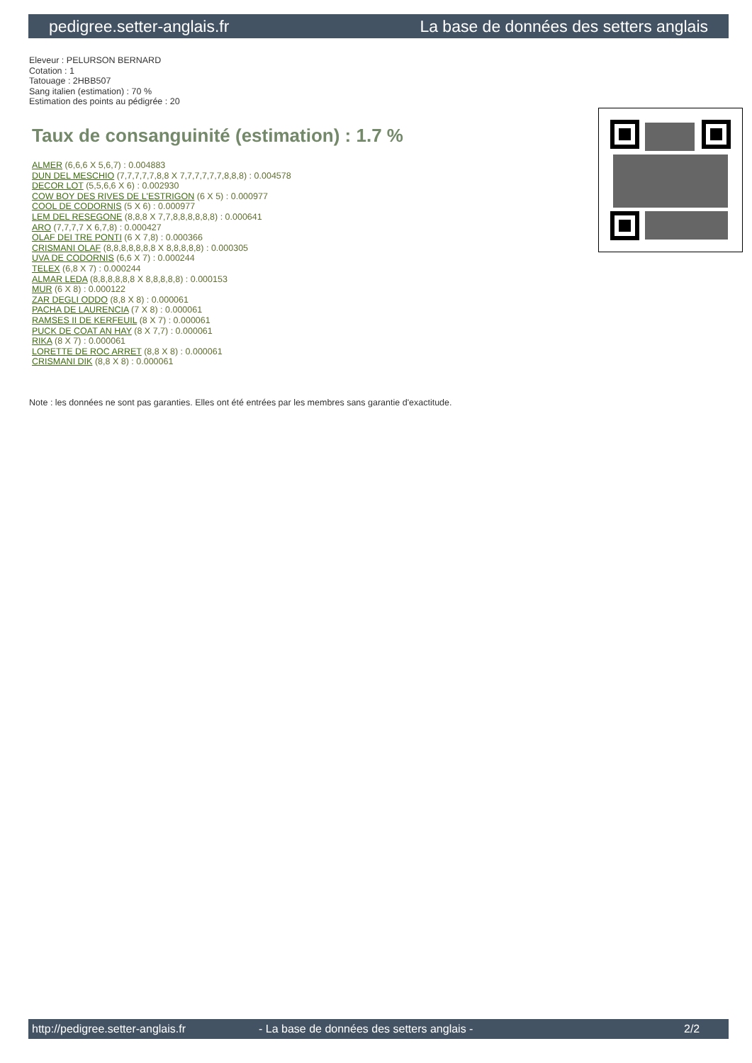pedigree.setter-anglais.fr La base de données des setters anglais
Eleveur : PELURSON BERNARD
Cotation : 1
Tatouage : 2HBB507
Sang italien (estimation) : 70 %
Estimation des points au pédigrée : 20
Taux de consanguinité (estimation) : 1.7 %
ALMER (6,6,6 X 5,6,7) : 0.004883
DUN DEL MESCHIO (7,7,7,7,7,8,8 X 7,7,7,7,7,7,8,8,8) : 0.004578
DECOR LOT (5,5,6,6 X 6) : 0.002930
COW BOY DES RIVES DE L'ESTRIGON (6 X 5) : 0.000977
COOL DE CODORNIS (5 X 6) : 0.000977
LEM DEL RESEGONE (8,8,8 X 7,7,8,8,8,8,8,8) : 0.000641
ARO (7,7,7,7 X 6,7,8) : 0.000427
OLAF DEI TRE PONTI (6 X 7,8) : 0.000366
CRISMANI OLAF (8,8,8,8,8,8,8 X 8,8,8,8,8) : 0.000305
UVA DE CODORNIS (6,6 X 7) : 0.000244
TELEX (6,8 X 7) : 0.000244
ALMAR LEDA (8,8,8,8,8,8 X 8,8,8,8,8) : 0.000153
MUR (6 X 8) : 0.000122
ZAR DEGLI ODDO (8,8 X 8) : 0.000061
PACHA DE LAURENCIA (7 X 8) : 0.000061
RAMSES II DE KERFEUIL (8 X 7) : 0.000061
PUCK DE COAT AN HAY (8 X 7,7) : 0.000061
RIKA (8 X 7) : 0.000061
LORETTE DE ROC ARRET (8,8 X 8) : 0.000061
CRISMANI DIK (8,8 X 8) : 0.000061
Note : les données ne sont pas garanties. Elles ont été entrées par les membres sans garantie d'exactitude.
http://pedigree.setter-anglais.fr - La base de données des setters anglais - 2/2